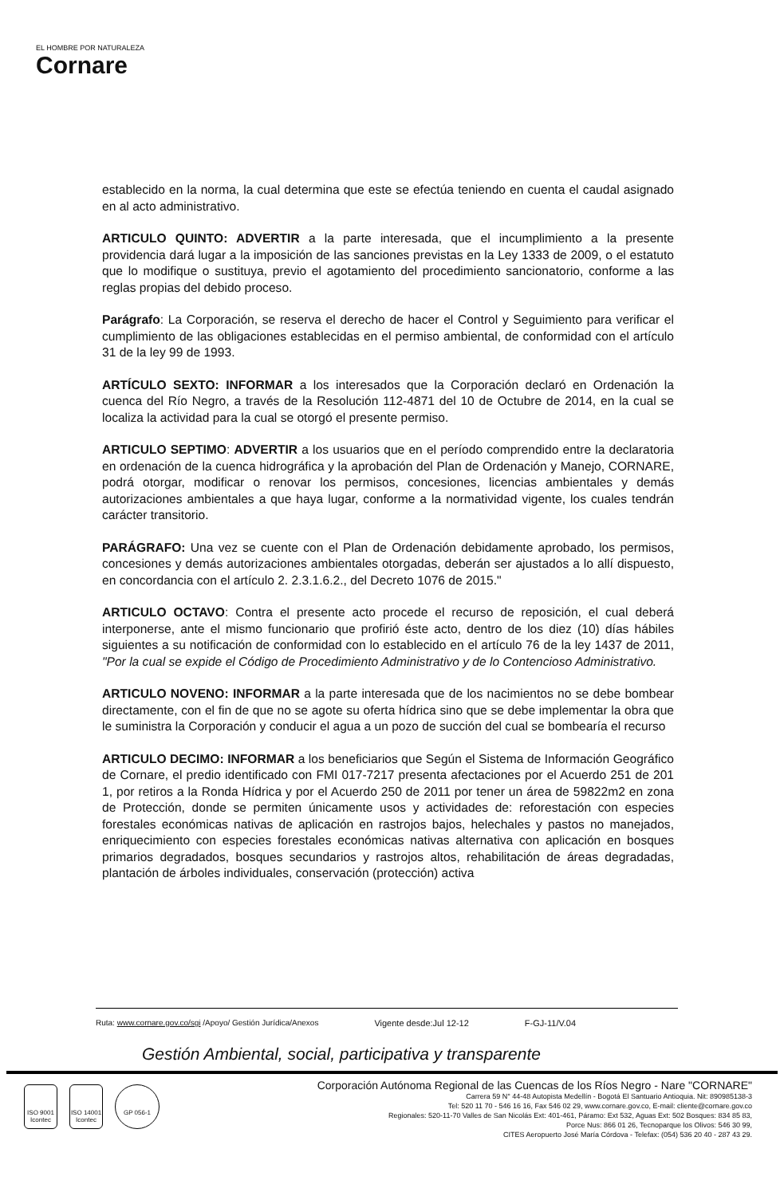EL HOMBRE POR NATURALEZA
Cornare
establecido en la norma, la cual determina que este se efectúa teniendo en cuenta el caudal asignado en al acto administrativo.
ARTICULO QUINTO: ADVERTIR a la parte interesada, que el incumplimiento a la presente providencia dará lugar a la imposición de las sanciones previstas en la Ley 1333 de 2009, o el estatuto que lo modifique o sustituya, previo el agotamiento del procedimiento sancionatorio, conforme a las reglas propias del debido proceso.
Parágrafo: La Corporación, se reserva el derecho de hacer el Control y Seguimiento para verificar el cumplimiento de las obligaciones establecidas en el permiso ambiental, de conformidad con el artículo 31 de la ley 99 de 1993.
ARTÍCULO SEXTO: INFORMAR a los interesados que la Corporación declaró en Ordenación la cuenca del Río Negro, a través de la Resolución 112-4871 del 10 de Octubre de 2014, en la cual se localiza la actividad para la cual se otorgó el presente permiso.
ARTICULO SEPTIMO: ADVERTIR a los usuarios que en el período comprendido entre la declaratoria en ordenación de la cuenca hidrográfica y la aprobación del Plan de Ordenación y Manejo, CORNARE, podrá otorgar, modificar o renovar los permisos, concesiones, licencias ambientales y demás autorizaciones ambientales a que haya lugar, conforme a la normatividad vigente, los cuales tendrán carácter transitorio.
PARÁGRAFO: Una vez se cuente con el Plan de Ordenación debidamente aprobado, los permisos, concesiones y demás autorizaciones ambientales otorgadas, deberán ser ajustados a lo allí dispuesto, en concordancia con el artículo 2. 2.3.1.6.2., del Decreto 1076 de 2015."
ARTICULO OCTAVO: Contra el presente acto procede el recurso de reposición, el cual deberá interponerse, ante el mismo funcionario que profirió éste acto, dentro de los diez (10) días hábiles siguientes a su notificación de conformidad con lo establecido en el artículo 76 de la ley 1437 de 2011, "Por la cual se expide el Código de Procedimiento Administrativo y de lo Contencioso Administrativo.
ARTICULO NOVENO: INFORMAR a la parte interesada que de los nacimientos no se debe bombear directamente, con el fin de que no se agote su oferta hídrica sino que se debe implementar la obra que le suministra la Corporación y conducir el agua a un pozo de succión del cual se bombearía el recurso
ARTICULO DECIMO: INFORMAR a los beneficiarios que Según el Sistema de Información Geográfico de Cornare, el predio identificado con FMI 017-7217 presenta afectaciones por el Acuerdo 251 de 201 1, por retiros a la Ronda Hídrica y por el Acuerdo 250 de 2011 por tener un área de 59822m2 en zona de Protección, donde se permiten únicamente usos y actividades de: reforestación con especies forestales económicas nativas de aplicación en rastrojos bajos, helechales y pastos no manejados, enriquecimiento con especies forestales económicas nativas alternativa con aplicación en bosques primarios degradados, bosques secundarios y rastrojos altos, rehabilitación de áreas degradadas, plantación de árboles individuales, conservación (protección) activa
Ruta: www.cornare.gov.co/sgi /Apoyo/ Gestión Jurídica/Anexos Vigente desde:Jul 12-12 F-GJ-11/V.04
Gestión Ambiental, social, participativa y transparente
ISO 9001 Icontec
ISO 14001 Icontec
GP 056-1
Corporación Autónoma Regional de las Cuencas de los Ríos Negro - Nare "CORNARE"
Carrera 59 N° 44-48 Autopista Medellín - Bogotá El Santuario Antioquia. Nit: 890985138-3
Tel: 520 11 70 - 546 16 16, Fax 546 02 29, www.cornare.gov.co, E-mail: cliente@cornare.gov.co
Regionales: 520-11-70 Valles de San Nicolás Ext: 401-461, Páramo: Ext 532, Aguas Ext: 502 Bosques: 834 85 83,
Porce Nus: 866 01 26, Tecnoparque los Olivos: 546 30 99,
CITES Aeropuerto José María Córdova - Telefax: (054) 536 20 40 - 287 43 29.